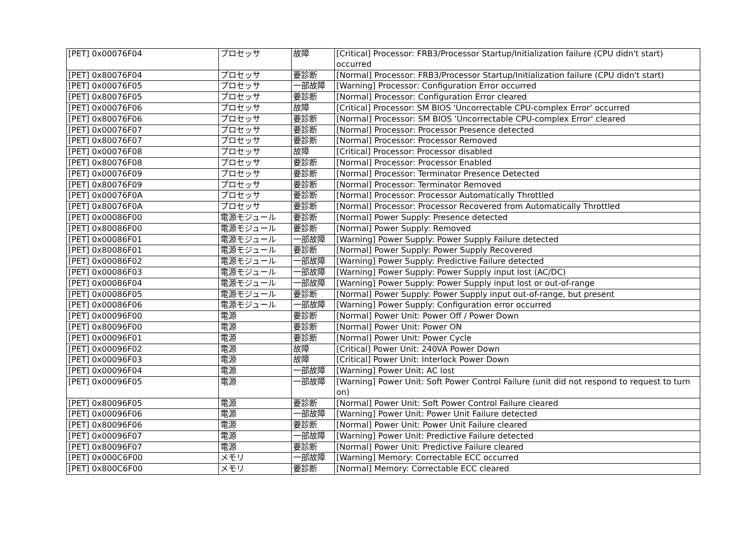| [PET] 0x00076F04 | プロセッサ | 故障 | [Critical] Processor: FRB3/Processor Startup/Initialization failure (CPU didn't start) occurred |
| [PET] 0x80076F04 | プロセッサ | 要診断 | [Normal] Processor: FRB3/Processor Startup/Initialization failure (CPU didn't start) |
| [PET] 0x00076F05 | プロセッサ | 一部故障 | [Warning] Processor: Configuration Error occurred |
| [PET] 0x80076F05 | プロセッサ | 要診断 | [Normal] Processor: Configuration Error cleared |
| [PET] 0x00076F06 | プロセッサ | 故障 | [Critical] Processor: SM BIOS 'Uncorrectable CPU-complex Error' occurred |
| [PET] 0x80076F06 | プロセッサ | 要診断 | [Normal] Processor: SM BIOS 'Uncorrectable CPU-complex Error' cleared |
| [PET] 0x00076F07 | プロセッサ | 要診断 | [Normal] Processor: Processor Presence detected |
| [PET] 0x80076F07 | プロセッサ | 要診断 | [Normal] Processor: Processor Removed |
| [PET] 0x00076F08 | プロセッサ | 故障 | [Critical] Processor: Processor disabled |
| [PET] 0x80076F08 | プロセッサ | 要診断 | [Normal] Processor: Processor Enabled |
| [PET] 0x00076F09 | プロセッサ | 要診断 | [Normal] Processor: Terminator Presence Detected |
| [PET] 0x80076F09 | プロセッサ | 要診断 | [Normal] Processor: Terminator Removed |
| [PET] 0x00076F0A | プロセッサ | 要診断 | [Normal] Processor: Processor Automatically Throttled |
| [PET] 0x80076F0A | プロセッサ | 要診断 | [Normal] Processor: Processor Recovered from Automatically Throttled |
| [PET] 0x00086F00 | 電源モジュール | 要診断 | [Normal] Power Supply: Presence detected |
| [PET] 0x80086F00 | 電源モジュール | 要診断 | [Normal] Power Supply: Removed |
| [PET] 0x00086F01 | 電源モジュール | 一部故障 | [Warning] Power Supply: Power Supply Failure detected |
| [PET] 0x80086F01 | 電源モジュール | 要診断 | [Normal] Power Supply: Power Supply Recovered |
| [PET] 0x00086F02 | 電源モジュール | 一部故障 | [Warning] Power Supply: Predictive Failure detected |
| [PET] 0x00086F03 | 電源モジュール | 一部故障 | [Warning] Power Supply: Power Supply input lost (AC/DC) |
| [PET] 0x00086F04 | 電源モジュール | 一部故障 | [Warning] Power Supply: Power Supply input lost or out-of-range |
| [PET] 0x00086F05 | 電源モジュール | 要診断 | [Normal] Power Supply: Power Supply input out-of-range, but present |
| [PET] 0x00086F06 | 電源モジュール | 一部故障 | [Warning] Power Supply: Configuration error occurred |
| [PET] 0x00096F00 | 電源 | 要診断 | [Normal] Power Unit: Power Off / Power Down |
| [PET] 0x80096F00 | 電源 | 要診断 | [Normal] Power Unit: Power ON |
| [PET] 0x00096F01 | 電源 | 要診断 | [Normal] Power Unit: Power Cycle |
| [PET] 0x00096F02 | 電源 | 故障 | [Critical] Power Unit: 240VA Power Down |
| [PET] 0x00096F03 | 電源 | 故障 | [Critical] Power Unit: Interlock Power Down |
| [PET] 0x00096F04 | 電源 | 一部故障 | [Warning] Power Unit: AC lost |
| [PET] 0x00096F05 | 電源 | 一部故障 | [Warning] Power Unit: Soft Power Control Failure (unit did not respond to request to turn on) |
| [PET] 0x80096F05 | 電源 | 要診断 | [Normal] Power Unit: Soft Power Control Failure cleared |
| [PET] 0x00096F06 | 電源 | 一部故障 | [Warning] Power Unit: Power Unit Failure detected |
| [PET] 0x80096F06 | 電源 | 要診断 | [Normal] Power Unit: Power Unit Failure cleared |
| [PET] 0x00096F07 | 電源 | 一部故障 | [Warning] Power Unit: Predictive Failure detected |
| [PET] 0x80096F07 | 電源 | 要診断 | [Normal] Power Unit: Predictive Failure cleared |
| [PET] 0x000C6F00 | メモリ | 一部故障 | [Warning] Memory: Correctable ECC occurred |
| [PET] 0x800C6F00 | メモリ | 要診断 | [Normal] Memory: Correctable ECC cleared |